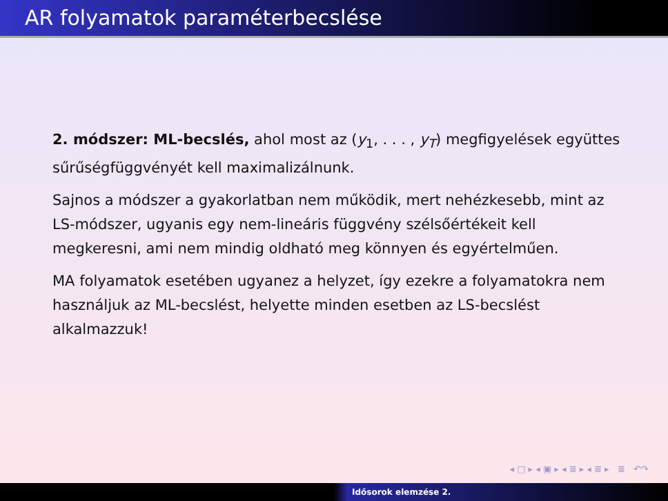AR folyamatok paraméterbecslése
2. módszer: ML-becslés, ahol most az (y<sub>1</sub>, . . . , y<sub>T</sub>) megfigyelések együttes sűrűségfüggvényét kell maximalizálnunk.
Sajnos a módszer a gyakorlatban nem működik, mert nehézkesebb, mint az LS-módszer, ugyanis egy nem-lineáris függvény szélsőértékeit kell megkeresni, ami nem mindig oldható meg könnyen és egyértelműen.
MA folyamatok esetében ugyanez a helyzet, így ezekre a folyamatokra nem használjuk az ML-becslést, helyette minden esetben az LS-becslést alkalmazzuk!
◂ □ ▸ ◂ ▣ ▸ ◂ ≣ ▸ ◂ ≣ ▸ ≣ ↶↷
Idősorok elemzése 2.